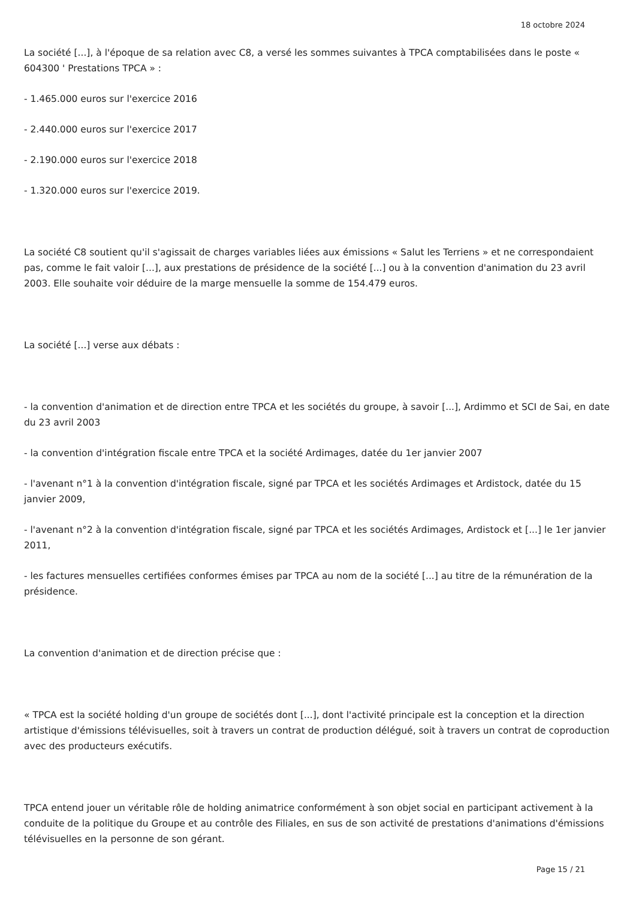18 octobre 2024
La société [...], à l'époque de sa relation avec C8, a versé les sommes suivantes à TPCA comptabilisées dans le poste « 604300 ' Prestations TPCA » :
- 1.465.000 euros sur l'exercice 2016
- 2.440.000 euros sur l'exercice 2017
- 2.190.000 euros sur l'exercice 2018
- 1.320.000 euros sur l'exercice 2019.
La société C8 soutient qu'il s'agissait de charges variables liées aux émissions « Salut les Terriens » et ne correspondaient pas, comme le fait valoir [...], aux prestations de présidence de la société [...] ou à la convention d'animation du 23 avril 2003. Elle souhaite voir déduire de la marge mensuelle la somme de 154.479 euros.
La société [...] verse aux débats :
- la convention d'animation et de direction entre TPCA et les sociétés du groupe, à savoir [...], Ardimmo et SCI de Sai, en date du 23 avril 2003
- la convention d'intégration fiscale entre TPCA et la société Ardimages, datée du 1er janvier 2007
- l'avenant n°1 à la convention d'intégration fiscale, signé par TPCA et les sociétés Ardimages et Ardistock, datée du 15 janvier 2009,
- l'avenant n°2 à la convention d'intégration fiscale, signé par TPCA et les sociétés Ardimages, Ardistock et [...] le 1er janvier 2011,
- les factures mensuelles certifiées conformes émises par TPCA au nom de la société [...] au titre de la rémunération de la présidence.
La convention d'animation et de direction précise que :
« TPCA est la société holding d'un groupe de sociétés dont [...], dont l'activité principale est la conception et la direction artistique d'émissions télévisuelles, soit à travers un contrat de production délégué, soit à travers un contrat de coproduction avec des producteurs exécutifs.
TPCA entend jouer un véritable rôle de holding animatrice conformément à son objet social en participant activement à la conduite de la politique du Groupe et au contrôle des Filiales, en sus de son activité de prestations d'animations d'émissions télévisuelles en la personne de son gérant.
Page 15 / 21